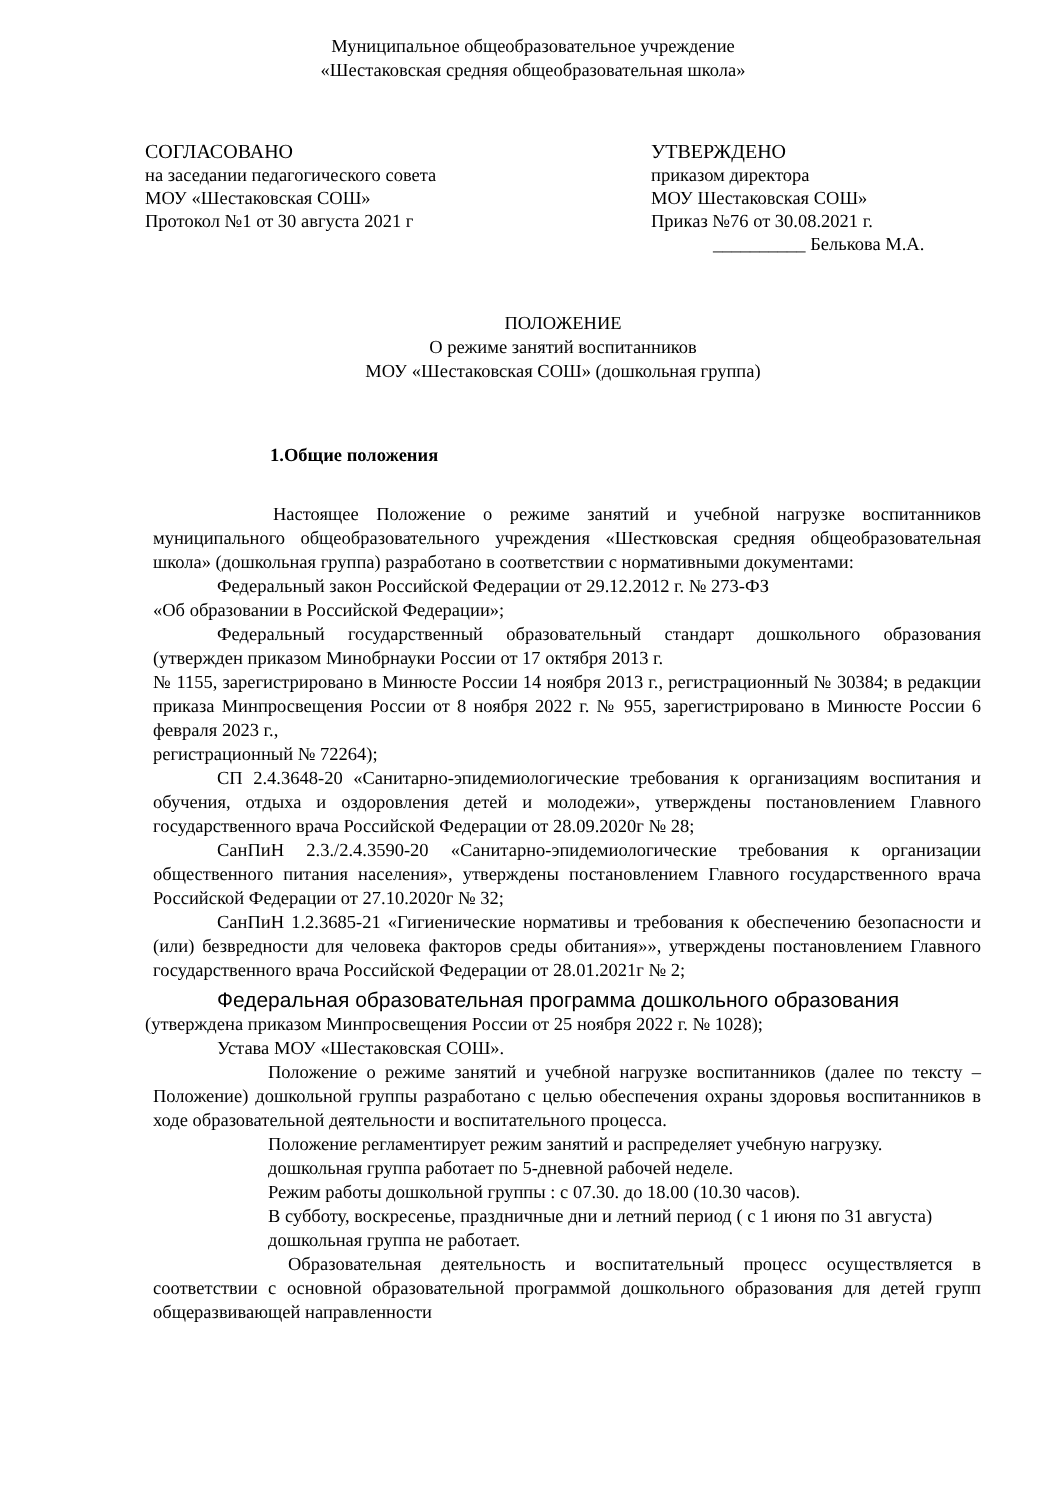Муниципальное общеобразовательное учреждение
«Шестаковская средняя общеобразовательная школа»
СОГЛАСОВАНО
на заседании педагогического совета
МОУ «Шестаковская СОШ»
Протокол №1 от 30 августа 2021 г
УТВЕРЖДЕНО
приказом директора
МОУ Шестаковская СОШ»
Приказ №76 от 30.08.2021 г.
__________ Белькова М.А.
ПОЛОЖЕНИЕ
О режиме занятий воспитанников
МОУ «Шестаковская СОШ» (дошкольная группа)
1.Общие положения
Настоящее Положение о режиме занятий и учебной нагрузке воспитанников муниципального общеобразовательного учреждения «Шестковская средняя общеобразовательная школа» (дошкольная группа) разработано в соответствии с нормативными документами:
Федеральный закон Российской Федерации от 29.12.2012 г. № 273-ФЗ
«Об образовании в Российской Федерации»;
Федеральный государственный образовательный стандарт дошкольного образования (утвержден приказом Минобрнауки России от 17 октября 2013 г.
№ 1155, зарегистрировано в Минюсте России 14 ноября 2013 г., регистрационный № 30384; в редакции приказа Минпросвещения России от 8 ноября 2022 г. № 955, зарегистрировано в Минюсте России 6 февраля 2023 г.,
регистрационный № 72264);
СП 2.4.3648-20 «Санитарно-эпидемиологические требования к организациям воспитания и обучения, отдыха и оздоровления детей и молодежи», утверждены постановлением Главного государственного врача Российской Федерации от 28.09.2020г № 28;
СанПиН 2.3./2.4.3590-20 «Санитарно-эпидемиологические требования к организации общественного питания населения», утверждены постановлением Главного государственного врача Российской Федерации от 27.10.2020г № 32;
СанПиН 1.2.3685-21 «Гигиенические нормативы и требования к обеспечению безопасности и (или) безвредности для человека факторов среды обитания»», утверждены постановлением Главного государственного врача Российской Федерации от 28.01.2021г № 2;
Федеральная образовательная программа дошкольного образования
(утверждена приказом Минпросвещения России от 25 ноября 2022 г. № 1028);
Устава МОУ «Шестаковская СОШ».
Положение о режиме занятий и учебной нагрузке воспитанников (далее по тексту – Положение) дошкольной группы разработано с целью обеспечения охраны здоровья воспитанников в ходе образовательной деятельности и воспитательного процесса.
Положение регламентирует режим занятий и распределяет учебную нагрузку.
дошкольная группа работает по 5-дневной рабочей неделе.
Режим работы дошкольной группы : с 07.30. до 18.00 (10.30 часов).
В субботу, воскресенье, праздничные дни и летний период ( с 1 июня по 31 августа)
дошкольная группа не работает.
Образовательная деятельность и воспитательный процесс осуществляется в соответствии с основной образовательной программой дошкольного образования для детей групп общеразвивающей направленности